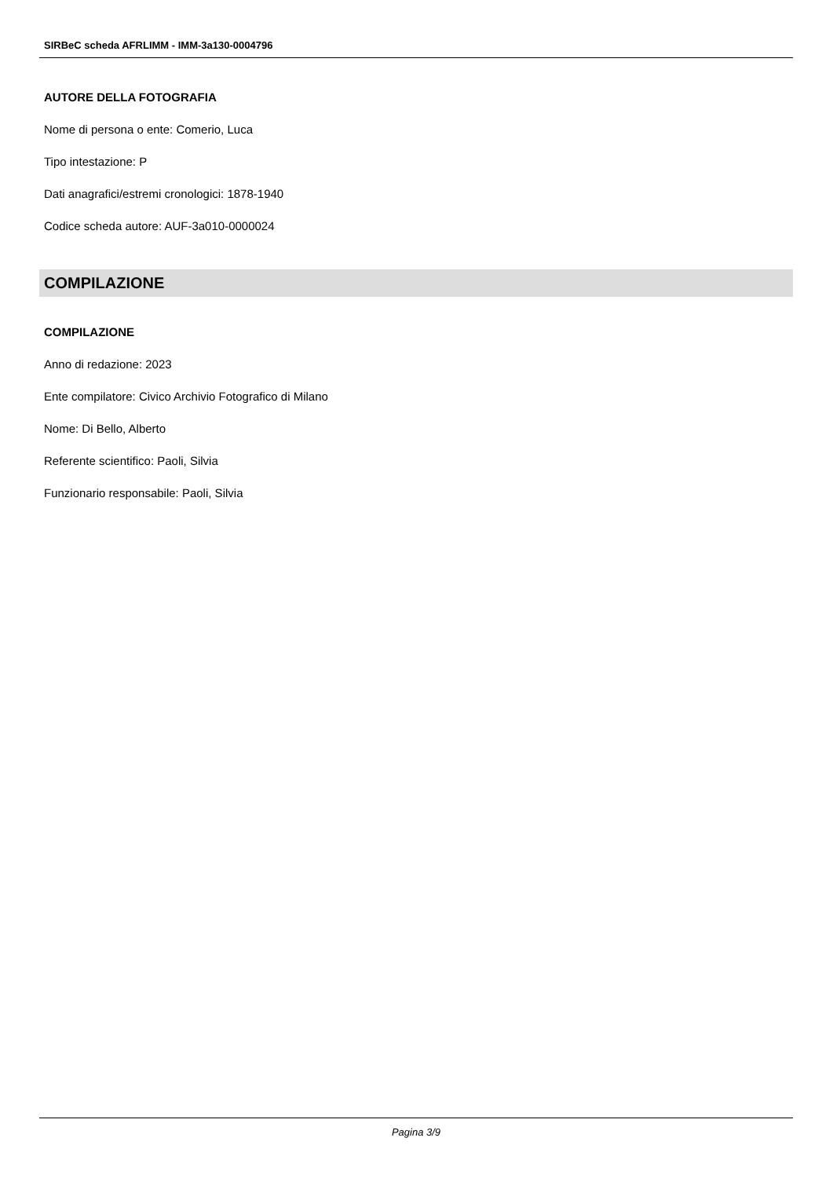SIRBeC scheda AFRLIMM - IMM-3a130-0004796
AUTORE DELLA FOTOGRAFIA
Nome di persona o ente: Comerio, Luca
Tipo intestazione: P
Dati anagrafici/estremi cronologici: 1878-1940
Codice scheda autore: AUF-3a010-0000024
COMPILAZIONE
COMPILAZIONE
Anno di redazione: 2023
Ente compilatore: Civico Archivio Fotografico di Milano
Nome: Di Bello, Alberto
Referente scientifico: Paoli, Silvia
Funzionario responsabile: Paoli, Silvia
Pagina 3/9